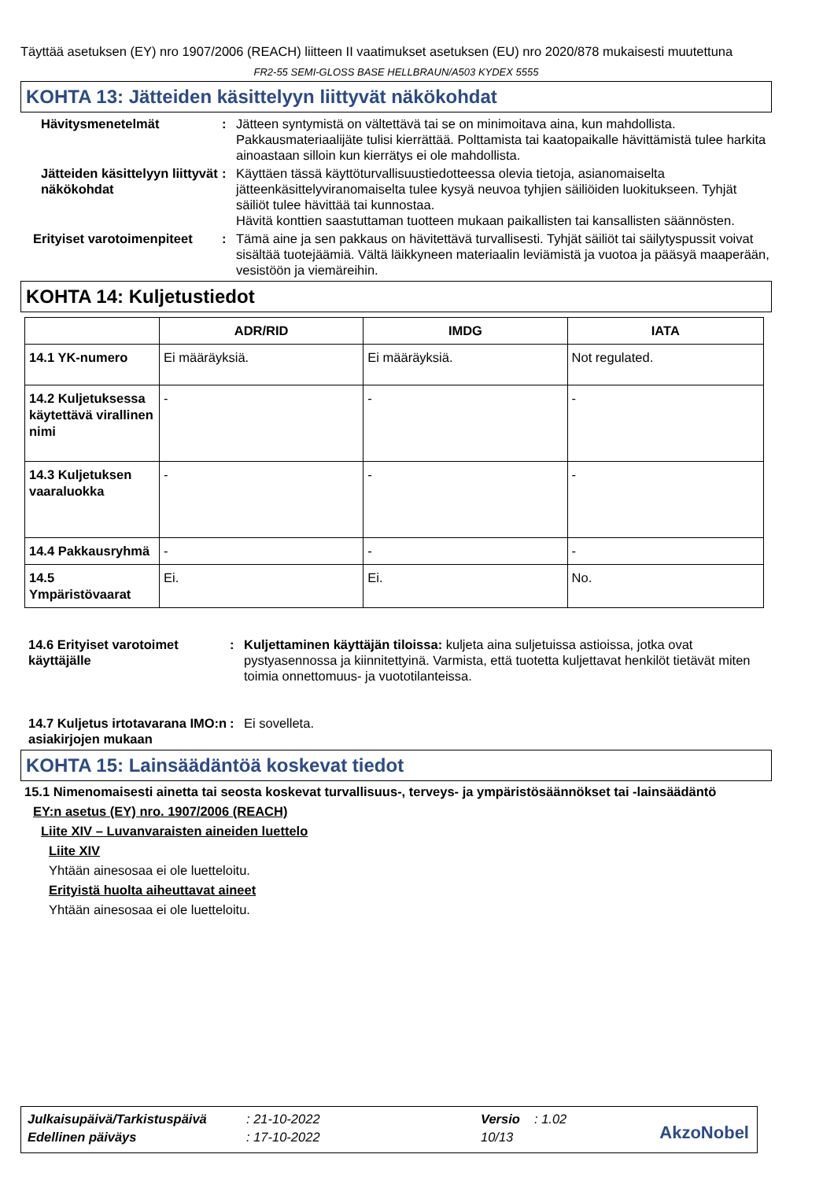Täyttää asetuksen (EY) nro 1907/2006 (REACH) liitteen II vaatimukset asetuksen (EU) nro 2020/878 mukaisesti muutettuna
FR2-55 SEMI-GLOSS BASE HELLBRAUN/A503 KYDEX 5555
KOHTA 13: Jätteiden käsittelyyn liittyvät näkökohdat
Hävitysmenetelmät : Jätteen syntymistä on vältettävä tai se on minimoitava aina, kun mahdollista. Pakkausmateriaalijäte tulisi kierrättää. Polttamista tai kaatopaikalle hävittämistä tulee harkita ainoastaan silloin kun kierrätys ei ole mahdollista.
Jätteiden käsittelyyn liittyvät näkökohdat
: Käyttäen tässä käyttöturvallisuustiedotteessa olevia tietoja, asianomaiselta jätteenkäsittelyviranomaiselta tulee kysyä neuvoa tyhjien säiliöiden luokitukseen. Tyhjät säiliöt tulee hävittää tai kunnostaa.
Hävitä konttien saastuttaman tuotteen mukaan paikallisten tai kansallisten säännösten.
Erityiset varotoimenpiteet
: Tämä aine ja sen pakkaus on hävitettävä turvallisesti. Tyhjät säiliöt tai säilytyspussit voivat sisältää tuotejäämiä. Vältä läikkyneen materiaalin leviämistä ja vuotoa ja pääsyä maaperään, vesistöön ja viemäreihin.
KOHTA 14: Kuljetustiedot
| | ADR/RID | IMDG | IATA |
| --- | --- | --- | --- |
| 14.1 YK-numero | Ei määräyksiä. | Ei määräyksiä. | Not regulated. |
| 14.2 Kuljetuksessa käytettävä virallinen nimi | - | - | - |
| 14.3 Kuljetuksen vaaraluokka | - | - | - |
| 14.4 Pakkausryhmä | - | - | - |
| 14.5 Ympäristövaarat | Ei. | Ei. | No. |
14.6 Erityiset varotoimet käyttäjälle
: Kuljettaminen käyttäjän tiloissa: kuljeta aina suljetuissa astioissa, jotka ovat pystyasennossa ja kiinnitettyinä. Varmista, että tuotetta kuljettavat henkilöt tietävät miten toimia onnettomuus- ja vuototilanteissa.
14.7 Kuljetus irtotavarana IMO:n asiakirjojen mukaan
: Ei sovelleta.
KOHTA 15: Lainsäädäntöä koskevat tiedot
15.1 Nimenomaisesti ainetta tai seosta koskevat turvallisuus-, terveys- ja ympäristösäännökset tai -lainsäädäntö
EY:n asetus (EY) nro. 1907/2006 (REACH)
Liite XIV – Luvanvaraisten aineiden luettelo
Liite XIV
Yhtään ainesosaa ei ole luetteloitu.
Erityistä huolta aiheuttavat aineet
Yhtään ainesosaa ei ole luetteloitu.
| Julkaisupäivä/Tarkistuspäivä | : 21-10-2022 | Versio | : 1.02 |
| Edellinen päiväys | : 17-10-2022 | 10/13 | |
AkzoNobel